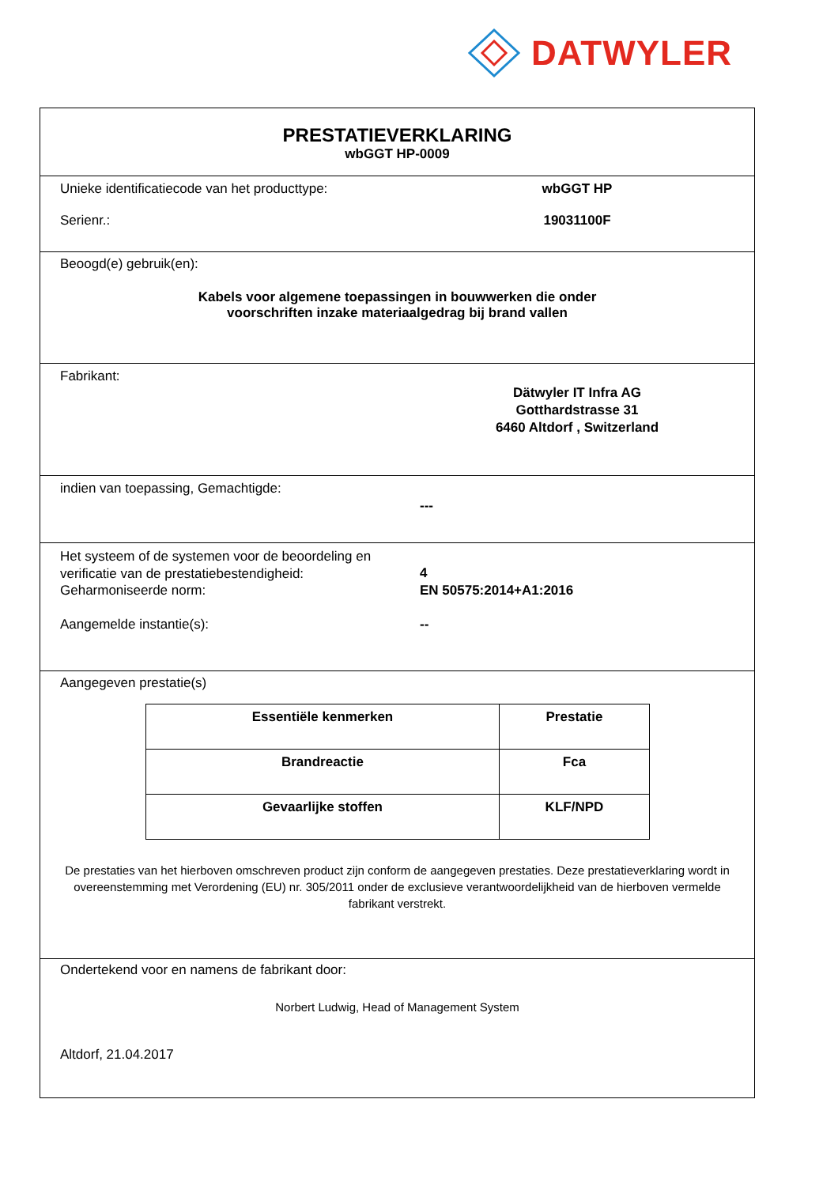DATWYLER
PRESTATIEVERKLARING
wbGGT HP-0009
Unieke identificatiecode van het producttype:
wbGGT HP
Serienr.: 19031100F
Beoogd(e) gebruik(en):
Kabels voor algemene toepassingen in bouwwerken die onder
voorschriften inzake materiaalgedrag bij brand vallen
Fabrikant:
Dätwyler IT Infra AG
Gotthardstrasse 31
6460 Altdorf , Switzerland
indien van toepassing, Gemachtigde:
---
Het systeem of de systemen voor de beoordeling en verificatie van de prestatiebestendigheid:
4
Geharmoniseerde norm: EN 50575:2014+A1:2016
Aangemelde instantie(s): --
Aangegeven prestatie(s)
| Essentiële kenmerken | Prestatie |
| --- | --- |
| Brandreactie | Fca |
| Gevaarlijke stoffen | KLF/NPD |
De prestaties van het hierboven omschreven product zijn conform de aangegeven prestaties. Deze prestatieverklaring wordt in overeenstemming met Verordening (EU) nr. 305/2011 onder de exclusieve verantwoordelijkheid van de hierboven vermelde fabrikant verstrekt.
Ondertekend voor en namens de fabrikant door:
Norbert Ludwig, Head of Management System
Altdorf, 21.04.2017